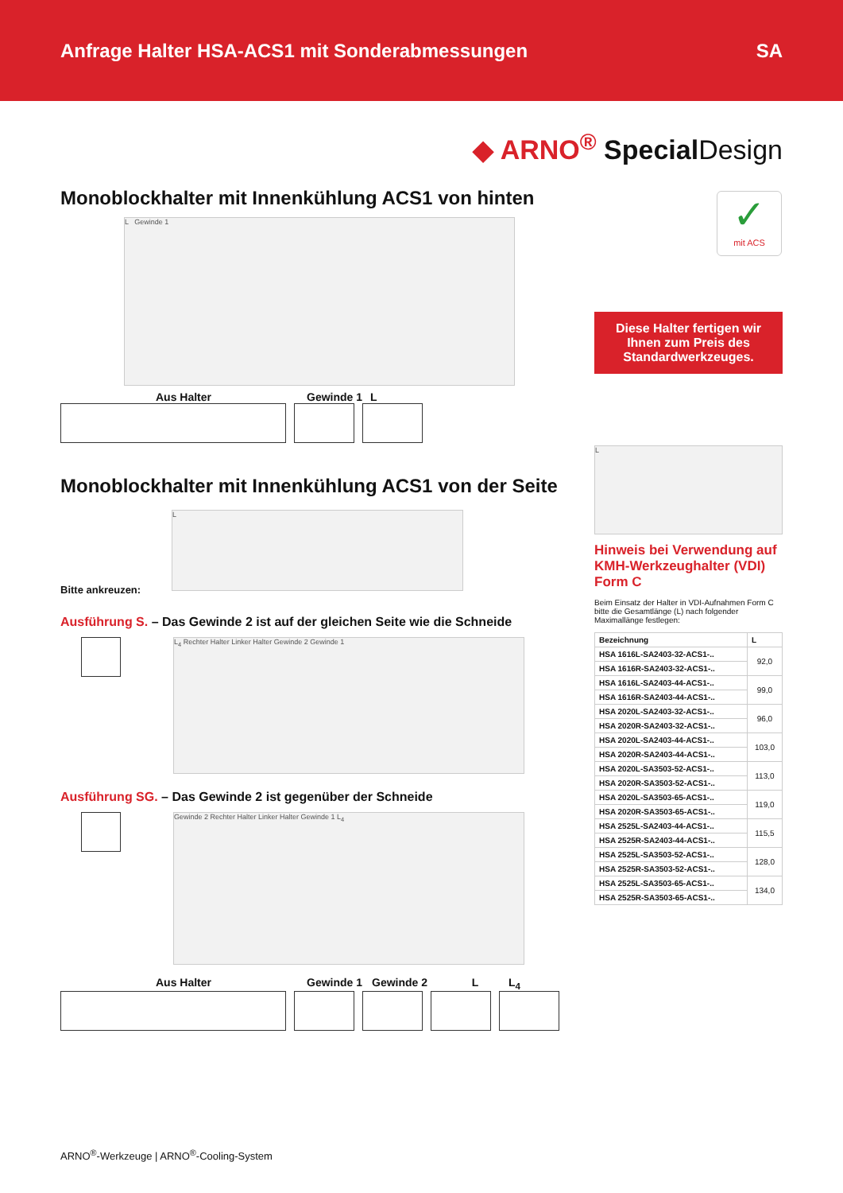Anfrage Halter HSA-ACS1 mit Sonderabmessungen SA
◆ ARNO<sup>®</sup> Special Design
Monoblockhalter mit Innenkühlung ACS1 von hinten
L Gewinde 1
Aus Halter Gewinde 1 L
Monoblockhalter mit Innenkühlung ACS1 von der Seite
Bitte ankreuzen:
L
Ausführung S. – Das Gewinde 2 ist auf der gleichen Seite wie die Schneide
L<sub>4</sub> Rechter Halter Linker Halter Gewinde 2 Gewinde 1
Ausführung SG. – Das Gewinde 2 ist gegenüber der Schneide
Gewinde 2 Rechter Halter Linker Halter Gewinde 1 L<sub>4</sub>
Aus Halter Gewinde 1 Gewinde 2 L L<sub>4</sub>
✓
mit ACS
Diese Halter fertigen wir Ihnen zum Preis des Standardwerkzeuges.
L
Hinweis bei Verwendung auf KMH-Werkzeughalter (VDI) Form C
Beim Einsatz der Halter in VDI-Aufnahmen Form C bitte die Gesamtlänge (L) nach folgender Maximallänge festlegen:
| Bezeichnung | L |
| --- | --- |
| HSA 1616L-SA2403-32-ACS1-.. | 92,0 |
| HSA 1616R-SA2403-32-ACS1-.. | |
| HSA 1616L-SA2403-44-ACS1-.. | 99,0 |
| HSA 1616R-SA2403-44-ACS1-.. | |
| HSA 2020L-SA2403-32-ACS1-.. | 96,0 |
| HSA 2020R-SA2403-32-ACS1-.. | |
| HSA 2020L-SA2403-44-ACS1-.. | 103,0 |
| HSA 2020R-SA2403-44-ACS1-.. | |
| HSA 2020L-SA3503-52-ACS1-.. | 113,0 |
| HSA 2020R-SA3503-52-ACS1-.. | |
| HSA 2020L-SA3503-65-ACS1-.. | 119,0 |
| HSA 2020R-SA3503-65-ACS1-.. | |
| HSA 2525L-SA2403-44-ACS1-.. | 115,5 |
| HSA 2525R-SA2403-44-ACS1-.. | |
| HSA 2525L-SA3503-52-ACS1-.. | 128,0 |
| HSA 2525R-SA3503-52-ACS1-.. | |
| HSA 2525L-SA3503-65-ACS1-.. | 134,0 |
| HSA 2525R-SA3503-65-ACS1-.. | |
ARNO<sup>®</sup>-Werkzeuge | ARNO<sup>®</sup>-Cooling-System